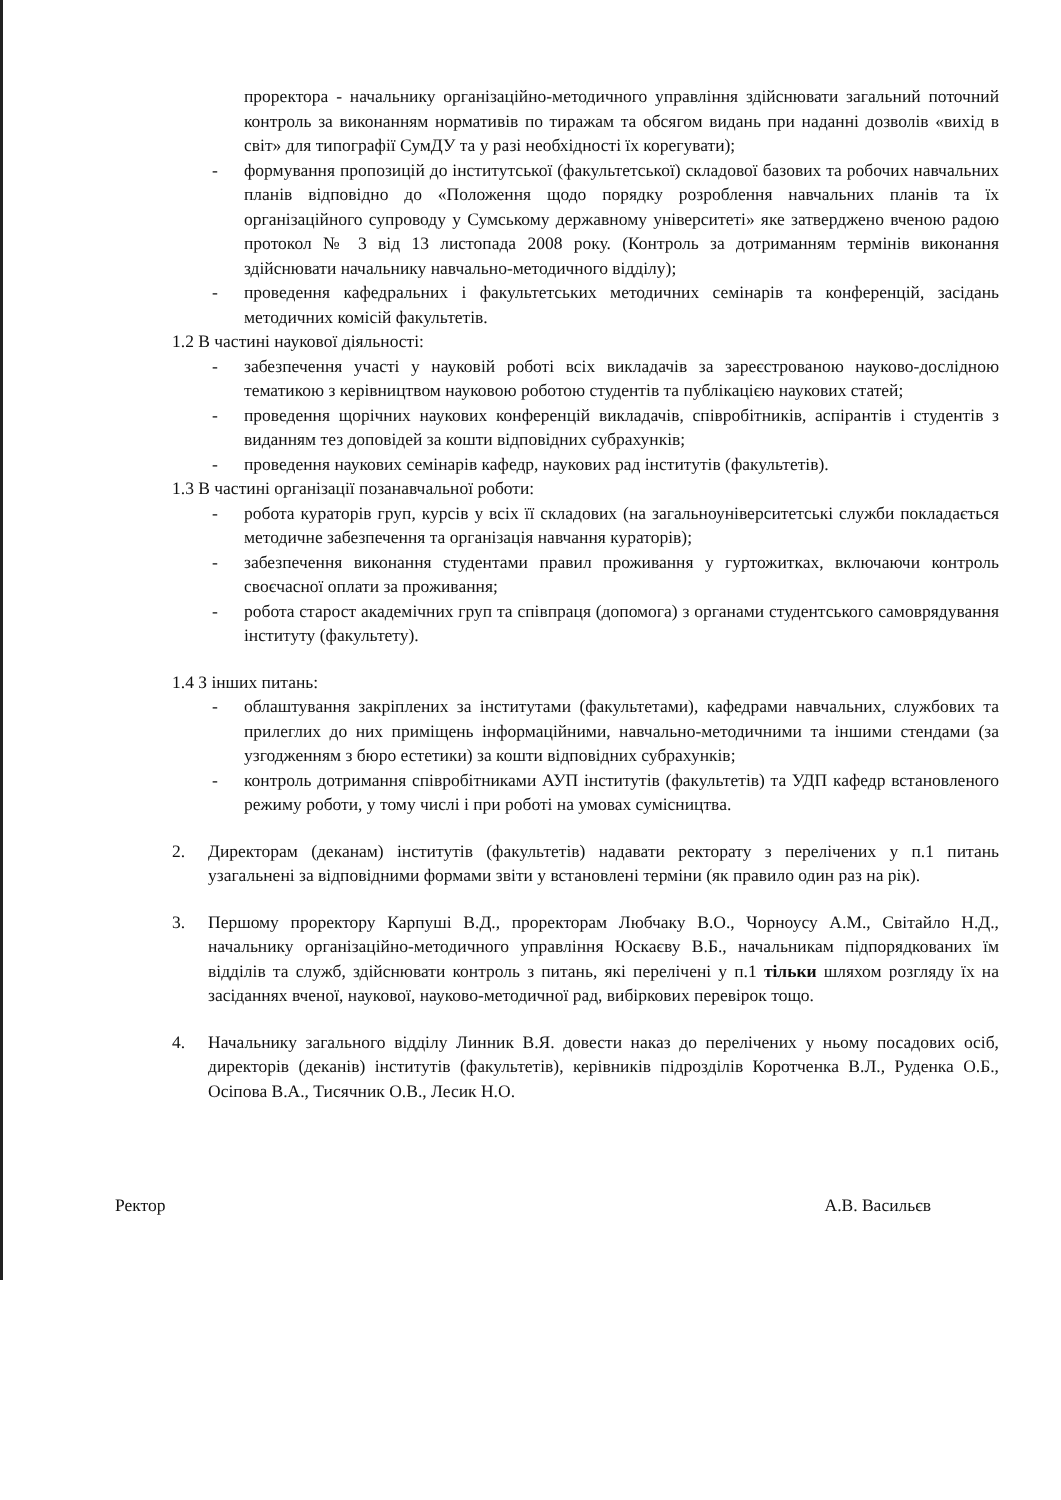проректора - начальнику організаційно-методичного управління здійснювати загальний поточний контроль за виконанням нормативів по тиражам та обсягом видань при наданні дозволів «вихід в світ» для типографії СумДУ та у разі необхідності їх корегувати);
- формування пропозицій до інститутської (факультетської) складової базових та робочих навчальних планів відповідно до «Положення щодо порядку розроблення навчальних планів та їх організаційного супроводу у Сумському державному університеті» яке затверджено вченою радою протокол № 3 від 13 листопада 2008 року. (Контроль за дотриманням термінів виконання здійснювати начальнику навчально-методичного відділу);
- проведення кафедральних і факультетських методичних семінарів та конференцій, засідань методичних комісій факультетів.
1.2 В частині наукової діяльності:
- забезпечення участі у науковій роботі всіх викладачів за зареєстрованою науково-дослідною тематикою з керівництвом науковою роботою студентів та публікацією наукових статей;
- проведення щорічних наукових конференцій викладачів, співробітників, аспірантів і студентів з виданням тез доповідей за кошти відповідних субрахунків;
- проведення наукових семінарів кафедр, наукових рад інститутів (факультетів).
1.3 В частині організації позанавчальної роботи:
- робота кураторів груп, курсів у всіх її складових (на загальноуніверситетські служби покладається методичне забезпечення та організація навчання кураторів);
- забезпечення виконання студентами правил проживання у гуртожитках, включаючи контроль своєчасної оплати за проживання;
- робота старост академічних груп та співпраця (допомога) з органами студентського самоврядування інституту (факультету).
1.4 З інших питань:
- облаштування закріплених за інститутами (факультетами), кафедрами навчальних, службових та прилеглих до них приміщень інформаційними, навчально-методичними та іншими стендами (за узгодженням з бюро естетики) за кошти відповідних субрахунків;
- контроль дотримання співробітниками АУП інститутів (факультетів) та УДП кафедр встановленого режиму роботи, у тому числі і при роботі на умовах сумісництва.
2. Директорам (деканам) інститутів (факультетів) надавати ректорату з перелічених у п.1 питань узагальнені за відповідними формами звіти у встановлені терміни (як правило один раз на рік).
3. Першому проректору Карпуші В.Д., проректорам Любчаку В.О., Чорноусу А.М., Світайло Н.Д., начальнику організаційно-методичного управління Юскаєву В.Б., начальникам підпорядкованих їм відділів та служб, здійснювати контроль з питань, які перелічені у п.1 тільки шляхом розгляду їх на засіданнях вченої, наукової, науково-методичної рад, вибіркових перевірок тощо.
4. Начальнику загального відділу Линник В.Я. довести наказ до перелічених у ньому посадових осіб, директорів (деканів) інститутів (факультетів), керівників підрозділів Коротченка В.Л., Руденка О.Б., Осіпова В.А., Тисячник О.В., Лесик Н.О.
Ректор А.В. Васильєв